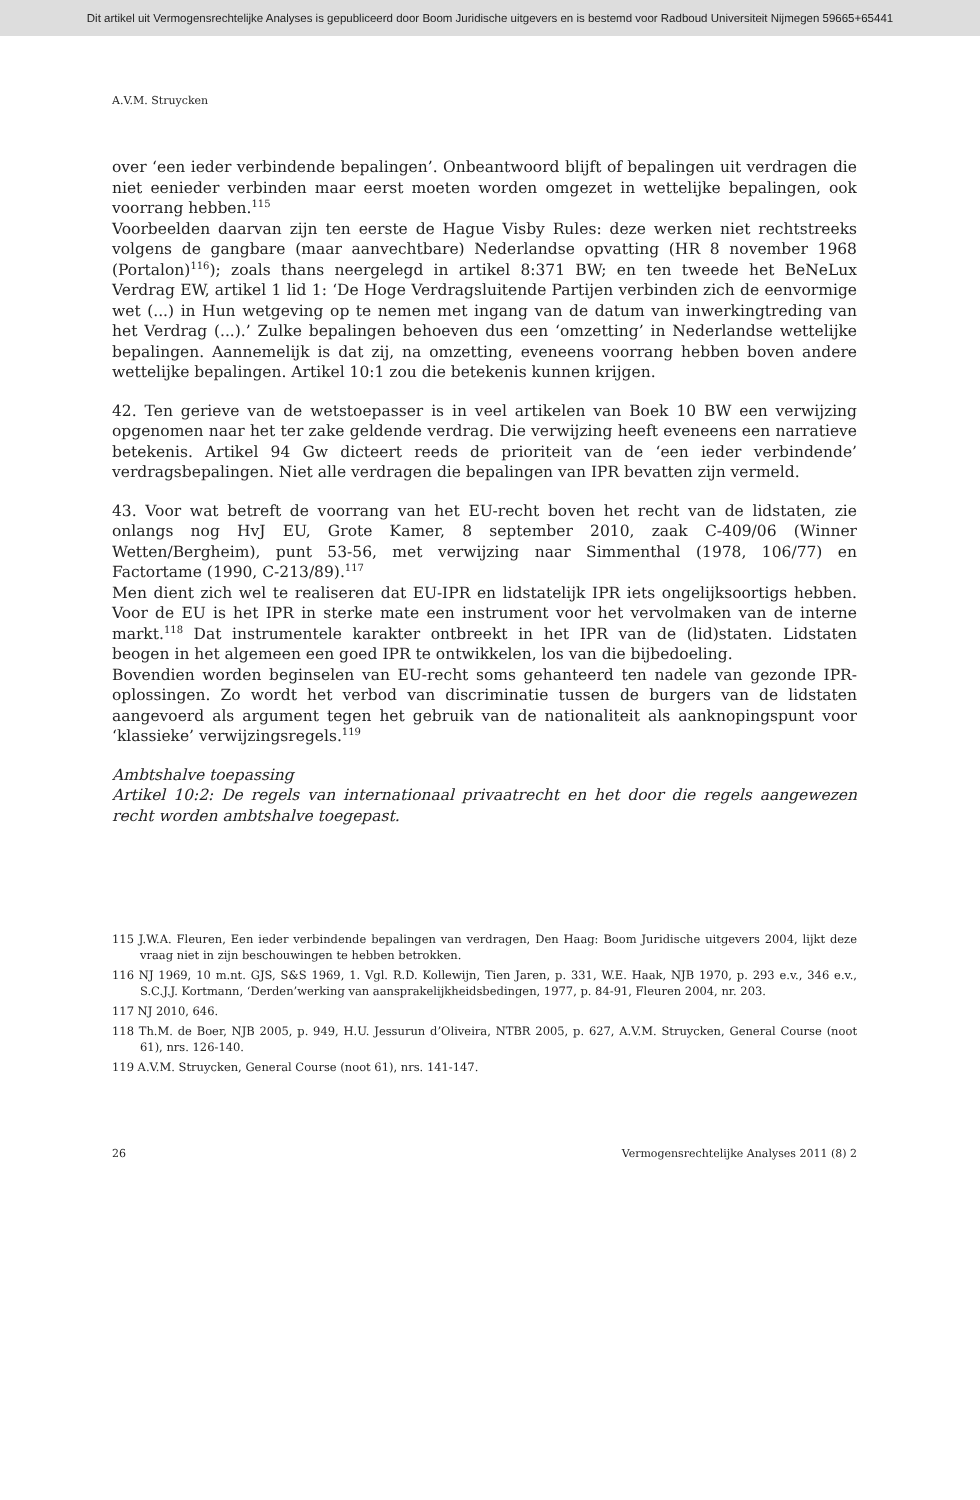Dit artikel uit Vermogensrechtelijke Analyses is gepubliceerd door Boom Juridische uitgevers en is bestemd voor Radboud Universiteit Nijmegen 59665+65441
A.V.M. Struycken
over ‘een ieder verbindende bepalingen’. Onbeantwoord blijft of bepalingen uit verdragen die niet eenieder verbinden maar eerst moeten worden omgezet in wettelijke bepalingen, ook voorrang hebben.<sup>115</sup>
Voorbeelden daarvan zijn ten eerste de Hague Visby Rules: deze werken niet rechtstreeks volgens de gangbare (maar aanvechtbare) Nederlandse opvatting (HR 8 november 1968 (Portalon)<sup>116</sup>); zoals thans neergelegd in artikel 8:371 BW; en ten tweede het BeNeLux Verdrag EW, artikel 1 lid 1: ‘De Hoge Verdragsluitende Partijen verbinden zich de eenvormige wet (...) in Hun wetgeving op te nemen met ingang van de datum van inwerkingtreding van het Verdrag (...).’ Zulke bepalingen behoeven dus een ‘omzetting’ in Nederlandse wettelijke bepalingen. Aannemelijk is dat zij, na omzetting, eveneens voorrang hebben boven andere wettelijke bepalingen. Artikel 10:1 zou die betekenis kunnen krijgen.
42. Ten gerieve van de wetstoepasser is in veel artikelen van Boek 10 BW een verwijzing opgenomen naar het ter zake geldende verdrag. Die verwijzing heeft eveneens een narratieve betekenis. Artikel 94 Gw dicteert reeds de prioriteit van de ‘een ieder verbindende’ verdragsbepalingen. Niet alle verdragen die bepalingen van IPR bevatten zijn vermeld.
43. Voor wat betreft de voorrang van het EU-recht boven het recht van de lidstaten, zie onlangs nog HvJ EU, Grote Kamer, 8 september 2010, zaak C-409/06 (Winner Wetten/Bergheim), punt 53-56, met verwijzing naar Simmenthal (1978, 106/77) en Factortame (1990, C-213/89).<sup>117</sup>
Men dient zich wel te realiseren dat EU-IPR en lidstatelijk IPR iets ongelijksoortigs hebben. Voor de EU is het IPR in sterke mate een instrument voor het vervolmaken van de interne markt.<sup>118</sup> Dat instrumentele karakter ontbreekt in het IPR van de (lid)staten. Lidstaten beogen in het algemeen een goed IPR te ontwikkelen, los van die bijbedoeling.
Bovendien worden beginselen van EU-recht soms gehanteerd ten nadele van gezonde IPR-oplossingen. Zo wordt het verbod van discriminatie tussen de burgers van de lidstaten aangevoerd als argument tegen het gebruik van de nationaliteit als aanknopingspunt voor ‘klassieke’ verwijzingsregels.<sup>119</sup>
Ambtshalve toepassing
Artikel 10:2: De regels van internationaal privaatrecht en het door die regels aangewezen recht worden ambtshalve toegepast.
115 J.W.A. Fleuren, Een ieder verbindende bepalingen van verdragen, Den Haag: Boom Juridische uitgevers 2004, lijkt deze vraag niet in zijn beschouwingen te hebben betrokken.
116 NJ 1969, 10 m.nt. GJS, S&S 1969, 1. Vgl. R.D. Kollewijn, Tien Jaren, p. 331, W.E. Haak, NJB 1970, p. 293 e.v., 346 e.v., S.C.J.J. Kortmann, ‘Derden’werking van aansprakelijkheidsbedingen, 1977, p. 84-91, Fleuren 2004, nr. 203.
117 NJ 2010, 646.
118 Th.M. de Boer, NJB 2005, p. 949, H.U. Jessurun d’Oliveira, NTBR 2005, p. 627, A.V.M. Struycken, General Course (noot 61), nrs. 126-140.
119 A.V.M. Struycken, General Course (noot 61), nrs. 141-147.
26 Vermogensrechtelijke Analyses 2011 (8) 2